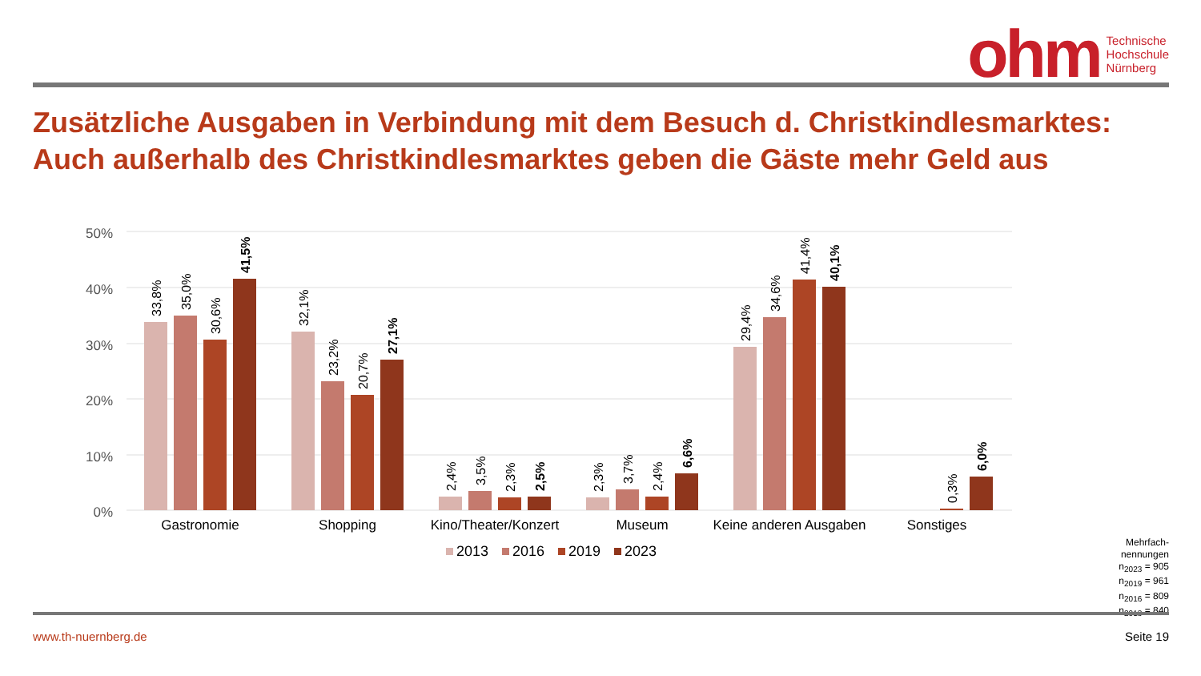ohm Technische
Hochschule
Nürnberg
Zusätzliche Ausgaben in Verbindung mit dem Besuch d. Christkindlesmarktes:
Auch außerhalb des Christkindlesmarktes geben die Gäste mehr Geld aus
50%
40%
30%
20%
10%
0%
Gastronomie
Shopping
Kino/Theater/Konzert
Museum
Keine anderen Ausgaben
Sonstiges
2013
2016
2019
2023
33,8%
35,0%
30,6%
41,5%
32,1%
23,2%
20,7%
27,1%
2,4%
3,5%
2,3%
2,5%
2,3%
3,7%
2,4%
6,6%
29,4%
34,6%
41,4%
40,1%
0,3%
6,0%
Mehrfach-
nennungen
n<sub>2023</sub> = 905
n<sub>2019</sub> = 961
n<sub>2016</sub> = 809
n<sub>2013</sub> = 840
www.th-nuernberg.de Seite 19